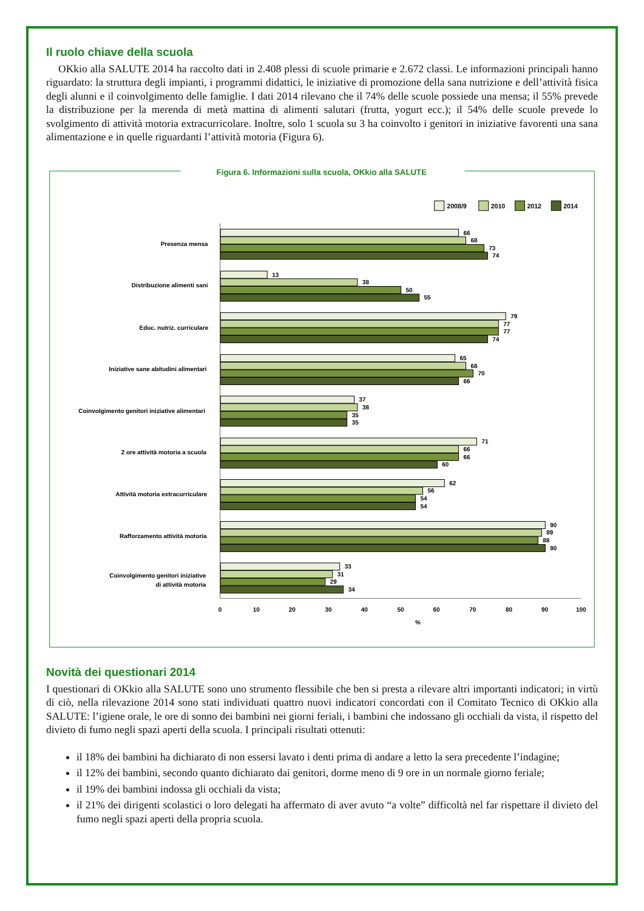Il ruolo chiave della scuola
OKkio alla SALUTE 2014 ha raccolto dati in 2.408 plessi di scuole primarie e 2.672 classi. Le informazioni principali hanno riguardato: la struttura degli impianti, i programmi didattici, le iniziative di promozione della sana nutrizione e dell’attività fisica degli alunni e il coinvolgimento delle famiglie. I dati 2014 rilevano che il 74% delle scuole possiede una mensa; il 55% prevede la distribuzione per la merenda di metà mattina di alimenti salutari (frutta, yogurt ecc.); il 54% delle scuole prevede lo svolgimento di attività motoria extracurricolare. Inoltre, solo 1 scuola su 3 ha coinvolto i genitori in iniziative favorenti una sana alimentazione e in quelle riguardanti l’attività motoria (Figura 6).
Figura 6. Informazioni sulla scuola, OKkio alla SALUTE
2008/9
2010
2012
2014
Presenza mensa
Distribuzione alimenti sani
Educ. nutriz. curriculare
Iniziative sane abitudini alimentari
Coinvolgimento genitori iniziative alimentari
2 ore attività motoria a scuola
Attività motoria extracurriculare
Rafforzamento attività motoria
Coinvolgimento genitori iniziative
di attività motoria
66
68
73
74
13
38
50
55
79
77
77
74
65
68
70
66
37
38
35
35
71
66
66
60
62
56
54
54
90
89
88
90
33
31
29
34
0
10
20
30
40
50
60
70
80
90
100
%
Novità dei questionari 2014
I questionari di OKkio alla SALUTE sono uno strumento flessibile che ben si presta a rilevare altri importanti indicatori; in virtù di ciò, nella rilevazione 2014 sono stati individuati quattro nuovi indicatori concordati con il Comitato Tecnico di OKkio alla SALUTE: l’igiene orale, le ore di sonno dei bambini nei giorni feriali, i bambini che indossano gli occhiali da vista, il rispetto del divieto di fumo negli spazi aperti della scuola. I principali risultati ottenuti:
il 18% dei bambini ha dichiarato di non essersi lavato i denti prima di andare a letto la sera precedente l’indagine;
il 12% dei bambini, secondo quanto dichiarato dai genitori, dorme meno di 9 ore in un normale giorno feriale;
il 19% dei bambini indossa gli occhiali da vista;
il 21% dei dirigenti scolastici o loro delegati ha affermato di aver avuto “a volte” difficoltà nel far rispettare il divieto del fumo negli spazi aperti della propria scuola.